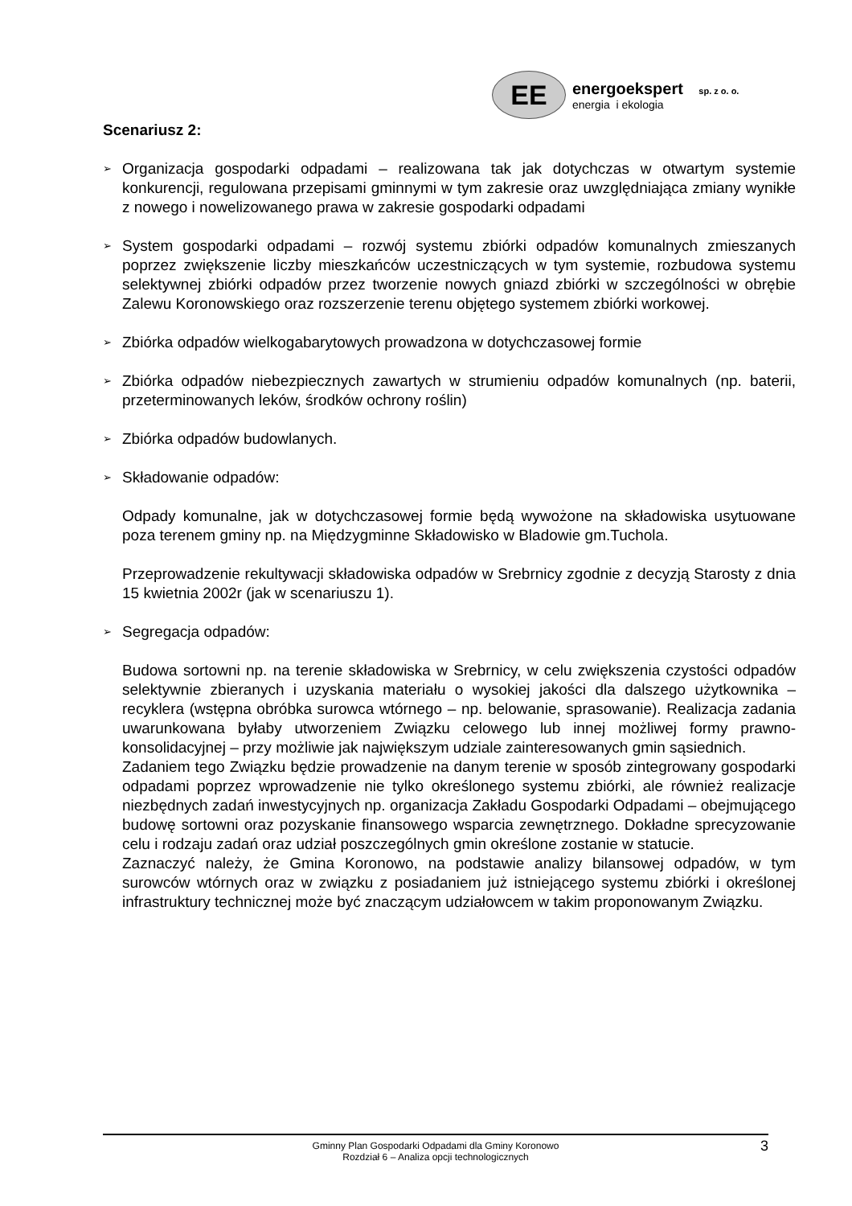EE
energoekspert sp. z o. o.
energia i ekologia
Scenariusz 2:
➢ Organizacja gospodarki odpadami – realizowana tak jak dotychczas w otwartym systemie konkurencji, regulowana przepisami gminnymi w tym zakresie oraz uwzględniająca zmiany wynikłe z nowego i nowelizowanego prawa w zakresie gospodarki odpadami
➢ System gospodarki odpadami – rozwój systemu zbiórki odpadów komunalnych zmieszanych poprzez zwiększenie liczby mieszkańców uczestniczących w tym systemie, rozbudowa systemu selektywnej zbiórki odpadów przez tworzenie nowych gniazd zbiórki w szczególności w obrębie Zalewu Koronowskiego oraz rozszerzenie terenu objętego systemem zbiórki workowej.
➢ Zbiórka odpadów wielkogabarytowych prowadzona w dotychczasowej formie
➢ Zbiórka odpadów niebezpiecznych zawartych w strumieniu odpadów komunalnych (np. baterii, przeterminowanych leków, środków ochrony roślin)
➢ Zbiórka odpadów budowlanych.
➢ Składowanie odpadów:
Odpady komunalne, jak w dotychczasowej formie będą wywożone na składowiska usytuowane poza terenem gminy np. na Międzygminne Składowisko w Bladowie gm.Tuchola.
Przeprowadzenie rekultywacji składowiska odpadów w Srebrnicy zgodnie z decyzją Starosty z dnia 15 kwietnia 2002r (jak w scenariuszu 1).
➢ Segregacja odpadów:
Budowa sortowni np. na terenie składowiska w Srebrnicy, w celu zwiększenia czystości odpadów selektywnie zbieranych i uzyskania materiału o wysokiej jakości dla dalszego użytkownika – recyklera (wstępna obróbka surowca wtórnego – np. belowanie, sprasowanie). Realizacja zadania uwarunkowana byłaby utworzeniem Związku celowego lub innej możliwej formy prawno-konsolidacyjnej – przy możliwie jak największym udziale zainteresowanych gmin sąsiednich.
Zadaniem tego Związku będzie prowadzenie na danym terenie w sposób zintegrowany gospodarki odpadami poprzez wprowadzenie nie tylko określonego systemu zbiórki, ale również realizacje niezbędnych zadań inwestycyjnych np. organizacja Zakładu Gospodarki Odpadami – obejmującego budowę sortowni oraz pozyskanie finansowego wsparcia zewnętrznego. Dokładne sprecyzowanie celu i rodzaju zadań oraz udział poszczególnych gmin określone zostanie w statucie.
Zaznaczyć należy, że Gmina Koronowo, na podstawie analizy bilansowej odpadów, w tym surowców wtórnych oraz w związku z posiadaniem już istniejącego systemu zbiórki i określonej infrastruktury technicznej może być znaczącym udziałowcem w takim proponowanym Związku.
Gminny Plan Gospodarki Odpadami dla Gminy Koronowo
Rozdział 6 – Analiza opcji technologicznych
3